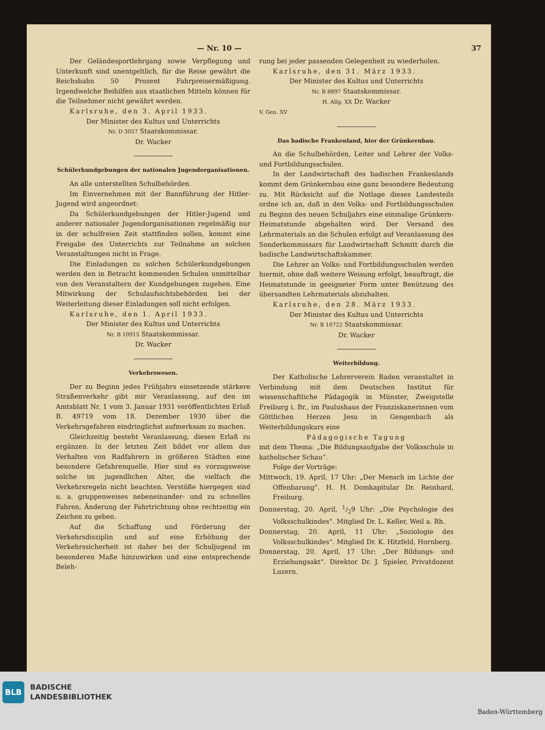— Nr. 10 — 37
Der Geländesportlehrgang sowie Verpflegung und Unterkunft sind unentgeltlich, für die Reise gewährt die Reichsbahn 50 Prozent Fahrpreisermäßigung. Irgendwelche Beihilfen aus staatlichen Mitteln können für die Teilnehmer nicht gewährt werden.
Karlsruhe, den 3. April 1933.
Der Minister des Kultus und Unterrichts
Nr. D 3057 Staatskommissar.
Dr. Wacker
Schülerkundgebungen der nationalen Jugendorganisationen.
An alle unterstellten Schulbehörden.
Im Einvernehmen mit der Bannführung der Hitler-Jugend wird angeordnet:
Da Schülerkundgebungen der Hitler-Jugend und anderer nationaler Jugendorganisationen regelmäßig nur in der schulfreien Zeit stattfinden sollen, kommt eine Freigabe des Unterrichts zur Teilnahme an solchen Veranstaltungen nicht in Frage.
Die Einladungen zu solchen Schülerkundgebungen werden den in Betracht kommenden Schulen unmittelbar von den Veranstaltern der Kundgebungen zugehen. Eine Mitwirkung der Schulaufsichtsbehörden bei der Weiterleitung dieser Einladungen soll nicht erfolgen.
Karlsruhe, den 1. April 1933.
Der Minister des Kultus und Unterrichts
Nr. B 10915 Staatskommissar.
Dr. Wacker
Verkehrswesen.
Der zu Beginn jedes Frühjahrs einsetzende stärkere Straßenverkehr gibt mir Veranlassung, auf den im Amtsblatt Nr. 1 vom 3. Januar 1931 veröffentlichten Erlaß B. 49719 vom 18. Dezember 1930 über die Verkehrsgefahren eindringlichst aufmerksam zu machen.
Gleichzeitig besteht Veranlassung, diesen Erlaß zu ergänzen. In der letzten Zeit bildet vor allem das Verhalten von Radfahrern in größeren Städten eine besondere Gefahrenquelle. Hier sind es vorzugsweise solche im jugendlichen Alter, die vielfach die Verkehrsregeln nicht beachten. Verstöße hiergegen sind u. a. gruppenweises nebeneinander- und zu schnelles Fahren, Änderung der Fahrtrichtung ohne rechtzeitig ein Zeichen zu geben.
Auf die Schaffung und Förderung der Verkehrsdisziplin und auf eine Erhöhung der Verkehrssicherheit ist daher bei der Schuljugend im besonderen Maße hinzuwirken und eine entsprechende Beleh-
rung bei jeder passenden Gelegenheit zu wiederholen.
Karlsruhe, den 31. März 1933.
Der Minister des Kultus und Unterrichts
Nr. B 8897 Staatskommissar.
H. Allg. XX Dr. Wacker
V. Gen. XV
Das badische Frankenland, hier der Grünkernbau.
An die Schulbehörden, Leiter und Lehrer der Volks- und Fortbildungsschulen.
In der Landwirtschaft des badischen Frankenlands kommt dem Grünkernbau eine ganz besondere Bedeutung zu. Mit Rücksicht auf die Notlage dieses Landesteils ordne ich an, daß in den Volks- und Fortbildungsschulen zu Beginn des neuen Schuljahrs eine einmalige Grünkern-Heimatstunde abgehalten wird. Der Versand des Lehrmaterials an die Schulen erfolgt auf Veranlassung des Sonderkommissars für Landwirtschaft Schmitt durch die badische Landwirtschaftskammer.
Die Lehrer an Volks- und Fortbildungsschulen werden hiermit, ohne daß weitere Weisung erfolgt, beauftragt, die Heimatstunde in geeigneter Form unter Benützung des übersandten Lehrmaterials abzuhalten.
Karlsruhe, den 28. März 1933.
Der Minister des Kultus und Unterrichts
Nr. B 10722 Staatskommissar.
Dr. Wacker
Weiterbildung.
Der Katholische Lehrerverein Baden veranstaltet in Verbindung mit dem Deutschen Institut für wissenschaftliche Pädagogik in Münster, Zweigstelle Freiburg i. Br., im Paulushaus der Franziskanerinnen vom Göttlichen Herzen Jesu in Gengenbach als Weiterbildungskurs eine
Pädagogische Tagung
mit dem Thema: „Die Bildungsaufgabe der Volksschule in katholischer Schau“.
Folge der Vorträge:
Mittwoch, 19. April, 17 Uhr: „Der Mensch im Lichte der Offenbarung“. H. H. Domkapitular Dr. Reinhard, Freiburg.
Donnerstag, 20. April, 1/29 Uhr: „Die Psychologie des Volksschulkindes“. Mitglied Dr. L. Keller, Weil a. Rh.
Donnerstag, 20. April, 11 Uhr: „Soziologie des Volksschulkindes“. Mitglied Dr. K. Hitzfeld, Hornberg.
Donnerstag, 20. April, 17 Uhr: „Der Bildungs- und Erziehungsakt“. Direktor Dr. J. Spieler, Privatdozent Luzern.
BLB
BADISCHE
LANDESBIBLIOTHEK
Baden-Württemberg